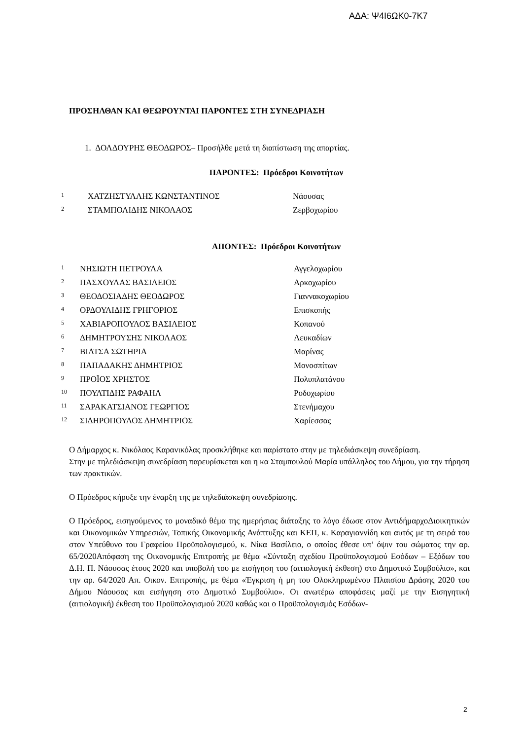ΑΔΑ: Ψ4Ι6ΩΚ0-7Κ7
ΠΡΟΣΗΛΘΑΝ ΚΑΙ ΘΕΩΡΟΥΝΤΑΙ ΠΑΡΟΝΤΕΣ ΣΤΗ ΣΥΝΕΔΡΙΑΣΗ
1. ΔΟΛΔΟΥΡΗΣ ΘΕΟΔΩΡΟΣ– Προσήλθε μετά τη διαπίστωση της απαρτίας.
ΠΑΡΟΝΤΕΣ: Πρόεδροι Κοινοτήτων
| <sup>1</sup> | ΧΑΤΖΗΣΤΥΛΛΗΣ ΚΩΝΣΤΑΝΤΙΝΟΣ | Νάουσας |
| <sup>2</sup> | ΣΤΑΜΠΟΛΙΔΗΣ ΝΙΚΟΛΑΟΣ | Ζερβοχωρίου |
ΑΠΟΝΤΕΣ: Πρόεδροι Κοινοτήτων
| <sup>1</sup> | ΝΗΣΙΩΤΗ ΠΕΤΡΟΥΛΑ | Αγγελοχωρίου |
| <sup>2</sup> | ΠΑΣΧΟΥΛΑΣ ΒΑΣΙΛΕΙΟΣ | Αρκοχωρίου |
| <sup>3</sup> | ΘΕΟΔΟΣΙΑΔΗΣ ΘΕΟΔΩΡΟΣ | Γιαννακοχωρίου |
| <sup>4</sup> | ΟΡΔΟΥΛΙΔΗΣ ΓΡΗΓΟΡΙΟΣ | Επισκοπής |
| <sup>5</sup> | ΧΑΒΙΑΡΟΠΟΥΛΟΣ ΒΑΣΙΛΕΙΟΣ | Κοπανού |
| <sup>6</sup> | ΔΗΜΗΤΡΟΥΣΗΣ ΝΙΚΟΛΑΟΣ | Λευκαδίων |
| <sup>7</sup> | ΒΙΛΤΣΑ ΣΩΤΗΡΙΑ | Μαρίνας |
| <sup>8</sup> | ΠΑΠΑΔΑΚΗΣ ΔΗΜΗΤΡΙΟΣ | Μονοσπίτων |
| <sup>9</sup> | ΠΡΟΪΟΣ ΧΡΗΣΤΟΣ | Πολυπλατάνου |
| <sup>10</sup> | ΠΟΥΛΤΙΔΗΣ ΡΑΦΑΗΛ | Ροδοχωρίου |
| <sup>11</sup> | ΣΑΡΑΚΑΤΣΙΑΝΟΣ ΓΕΩΡΓΙΟΣ | Στενήμαχου |
| <sup>12</sup> | ΣΙΔΗΡΟΠΟΥΛΟΣ ΔΗΜΗΤΡΙΟΣ | Χαρίεσσας |
Ο Δήμαρχος κ. Νικόλαος Καρανικόλας προσκλήθηκε και παρίστατο στην με τηλεδιάσκεψη συνεδρίαση.
Στην με τηλεδιάσκεψη συνεδρίαση παρευρίσκεται και η κα Σταμπουλού Μαρία υπάλληλος του Δήμου, για την τήρηση των πρακτικών.
Ο Πρόεδρος κήρυξε την έναρξη της με τηλεδιάσκεψη συνεδρίασης.
Ο Πρόεδρος, εισηγούμενος το μοναδικό θέμα της ημερήσιας διάταξης το λόγο έδωσε στον ΑντιδήμαρχοΔιοικητικών και Οικονομικών Υπηρεσιών, Τοπικής Οικονομικής Ανάπτυξης και ΚΕΠ, κ. Καραγιαννίδη και αυτός με τη σειρά του στον Υπεύθυνο του Γραφείου Προϋπολογισμού, κ. Νίκα Βασίλειο, ο οποίος έθεσε υπ’ όψιν του σώματος την αρ. 65/2020Απόφαση της Οικονομικής Επιτροπής με θέμα «Σύνταξη σχεδίου Προϋπολογισμού Εσόδων – Εξόδων του Δ.Η. Π. Νάουσας έτους 2020 και υποβολή του με εισήγηση του (αιτιολογική έκθεση) στο Δημοτικό Συμβούλιο», και την αρ. 64/2020 Απ. Οικον. Επιτροπής, με θέμα «Έγκριση ή μη του Ολοκληρωμένου Πλαισίου Δράσης 2020 του Δήμου Νάουσας και εισήγηση στο Δημοτικό Συμβούλιο». Οι ανωτέρω αποφάσεις μαζί με την Εισηγητική (αιτιολογική) έκθεση του Προϋπολογισμού 2020 καθώς και ο Προϋπολογισμός Εσόδων-
2